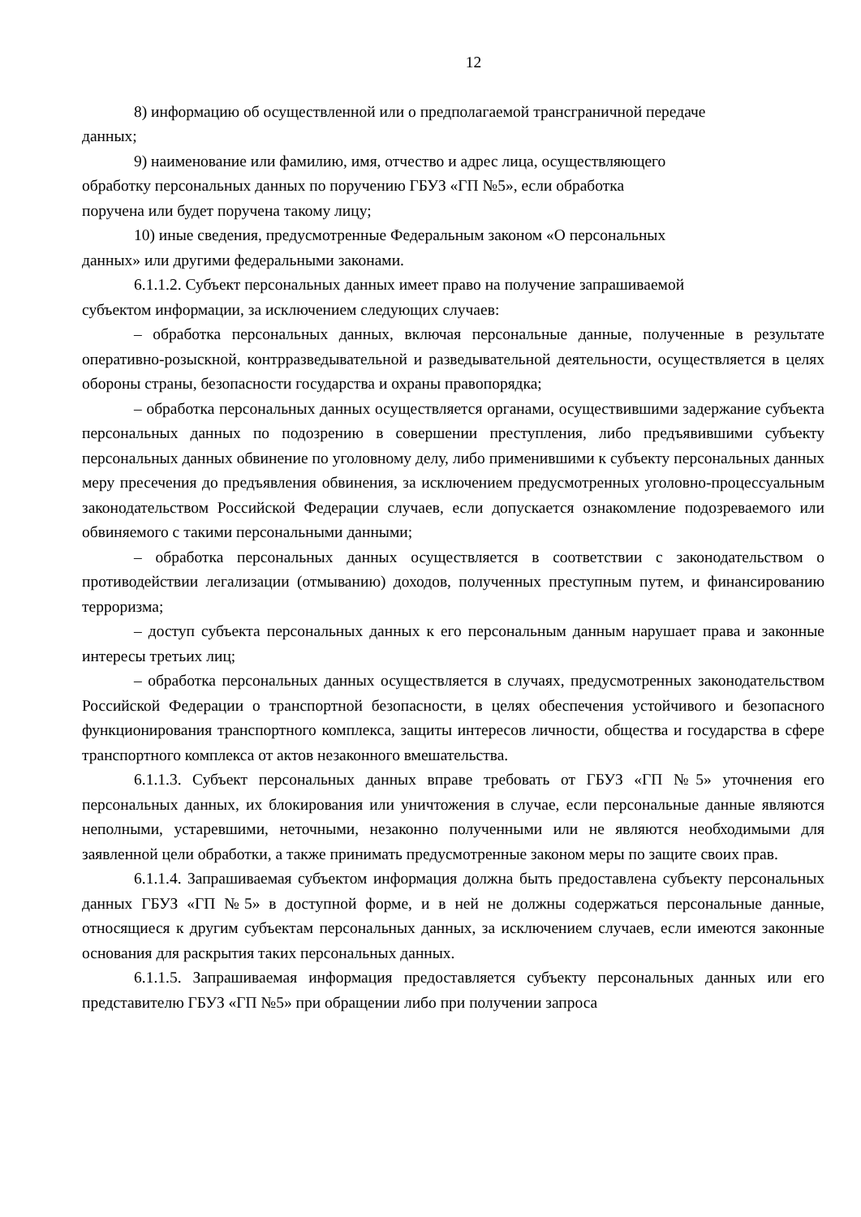12
8) информацию об осуществленной или о предполагаемой трансграничной передаче
данных;
9) наименование или фамилию, имя, отчество и адрес лица, осуществляющего
обработку персональных данных по поручению ГБУЗ «ГП №5», если обработка
поручена или будет поручена такому лицу;
10) иные сведения, предусмотренные Федеральным законом «О персональных
данных» или другими федеральными законами.
6.1.1.2. Субъект персональных данных имеет право на получение запрашиваемой
субъектом информации, за исключением следующих случаев:
– обработка персональных данных, включая персональные данные, полученные в результате оперативно-розыскной, контрразведывательной и разведывательной деятельности, осуществляется в целях обороны страны, безопасности государства и охраны правопорядка;
– обработка персональных данных осуществляется органами, осуществившими задержание субъекта персональных данных по подозрению в совершении преступления, либо предъявившими субъекту персональных данных обвинение по уголовному делу, либо применившими к субъекту персональных данных меру пресечения до предъявления обвинения, за исключением предусмотренных уголовно-процессуальным законодательством Российской Федерации случаев, если допускается ознакомление подозреваемого или обвиняемого с такими персональными данными;
– обработка персональных данных осуществляется в соответствии с законодательством о противодействии легализации (отмыванию) доходов, полученных преступным путем, и финансированию терроризма;
– доступ субъекта персональных данных к его персональным данным нарушает права и законные интересы третьих лиц;
– обработка персональных данных осуществляется в случаях, предусмотренных законодательством Российской Федерации о транспортной безопасности, в целях обеспечения устойчивого и безопасного функционирования транспортного комплекса, защиты интересов личности, общества и государства в сфере транспортного комплекса от актов незаконного вмешательства.
6.1.1.3. Субъект персональных данных вправе требовать от ГБУЗ «ГП №5» уточнения его персональных данных, их блокирования или уничтожения в случае, если персональные данные являются неполными, устаревшими, неточными, незаконно полученными или не являются необходимыми для заявленной цели обработки, а также принимать предусмотренные законом меры по защите своих прав.
6.1.1.4. Запрашиваемая субъектом информация должна быть предоставлена субъекту персональных данных ГБУЗ «ГП №5» в доступной форме, и в ней не должны содержаться персональные данные, относящиеся к другим субъектам персональных данных, за исключением случаев, если имеются законные основания для раскрытия таких персональных данных.
6.1.1.5. Запрашиваемая информация предоставляется субъекту персональных данных или его представителю ГБУЗ «ГП №5» при обращении либо при получении запроса